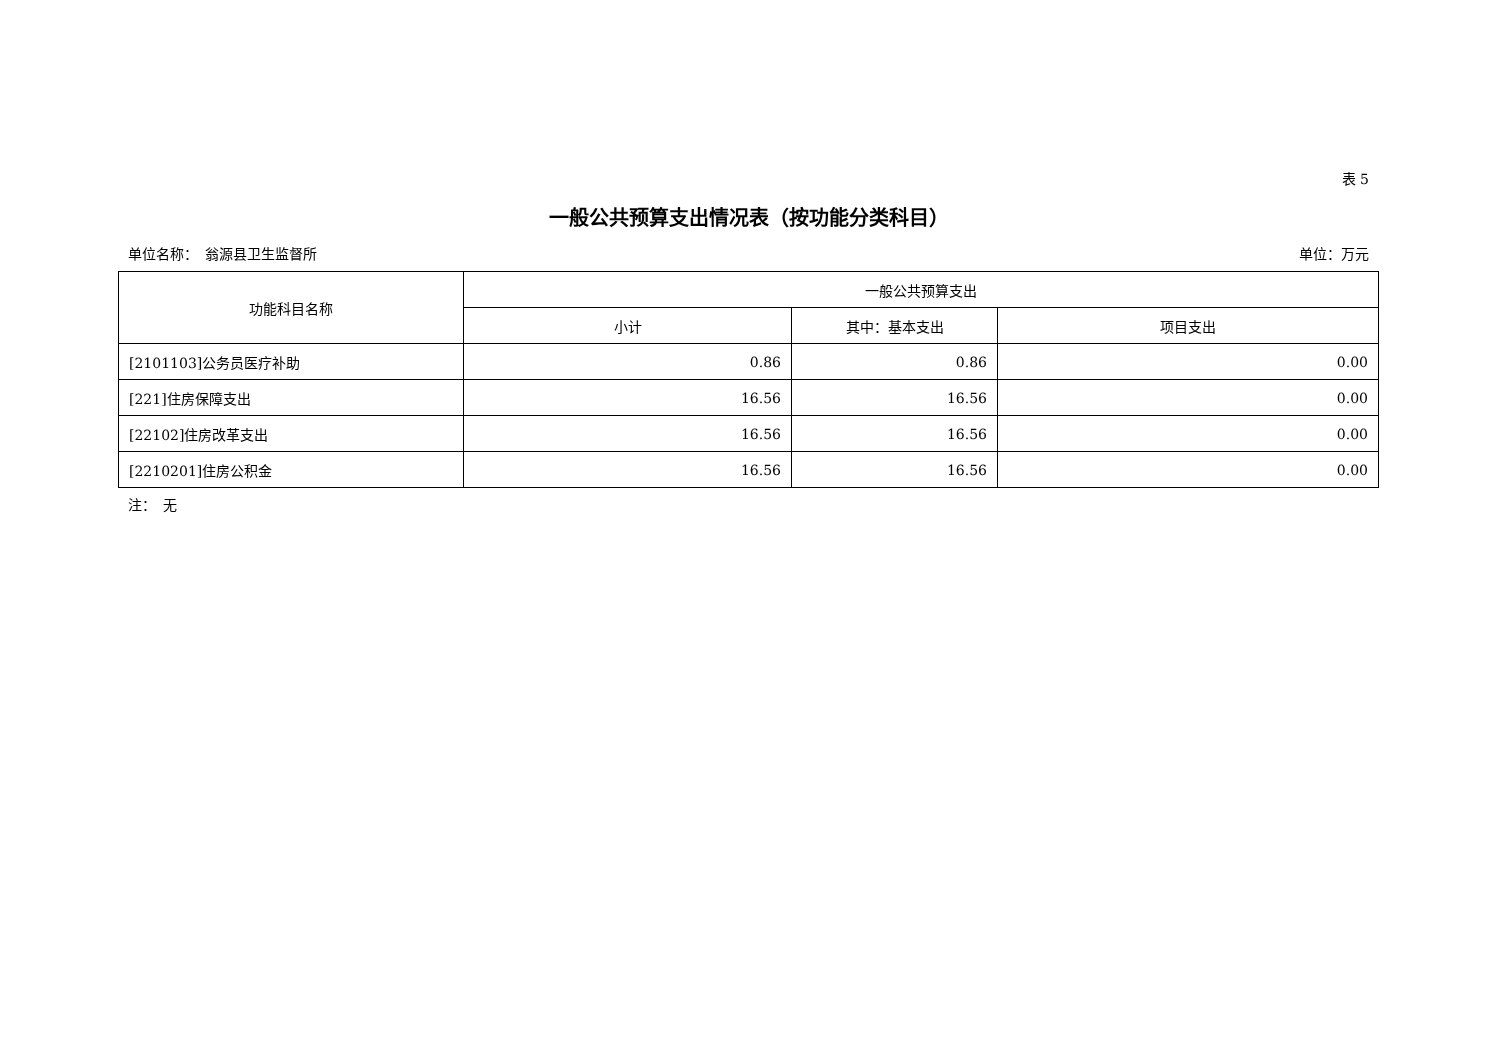表 5
一般公共预算支出情况表（按功能分类科目）
单位名称：　翁源县卫生监督所 单位：万元
| 功能科目名称 | 一般公共预算支出 | | |
| --- | --- | --- | --- |
| | 小计 | 其中：基本支出 | 项目支出 |
| [2101103]公务员医疗补助 | 0.86 | 0.86 | 0.00 |
| [221]住房保障支出 | 16.56 | 16.56 | 0.00 |
| [22102]住房改革支出 | 16.56 | 16.56 | 0.00 |
| [2210201]住房公积金 | 16.56 | 16.56 | 0.00 |
注：　无